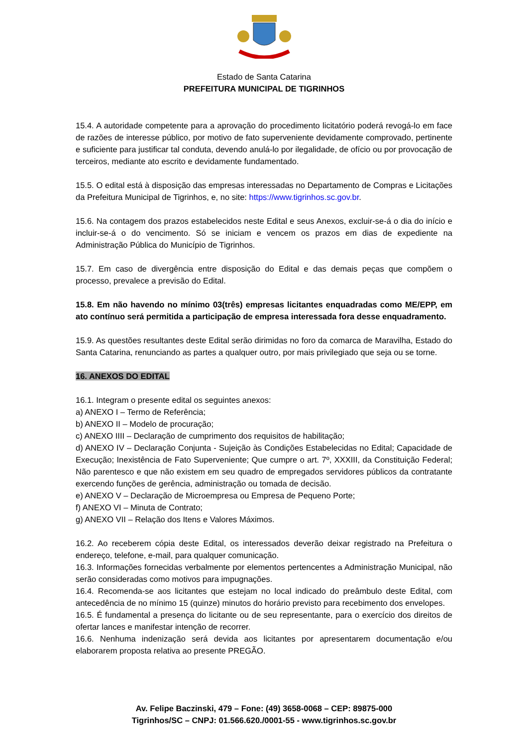Estado de Santa Catarina
PREFEITURA MUNICIPAL DE TIGRINHOS
15.4. A autoridade competente para a aprovação do procedimento licitatório poderá revogá-lo em face de razões de interesse público, por motivo de fato superveniente devidamente comprovado, pertinente e suficiente para justificar tal conduta, devendo anulá-lo por ilegalidade, de ofício ou por provocação de terceiros, mediante ato escrito e devidamente fundamentado.
15.5. O edital está à disposição das empresas interessadas no Departamento de Compras e Licitações da Prefeitura Municipal de Tigrinhos, e, no site: https://www.tigrinhos.sc.gov.br.
15.6. Na contagem dos prazos estabelecidos neste Edital e seus Anexos, excluir-se-á o dia do início e incluir-se-á o do vencimento. Só se iniciam e vencem os prazos em dias de expediente na Administração Pública do Município de Tigrinhos.
15.7. Em caso de divergência entre disposição do Edital e das demais peças que compõem o processo, prevalece a previsão do Edital.
15.8. Em não havendo no mínimo 03(três) empresas licitantes enquadradas como ME/EPP, em ato contínuo será permitida a participação de empresa interessada fora desse enquadramento.
15.9. As questões resultantes deste Edital serão dirimidas no foro da comarca de Maravilha, Estado do Santa Catarina, renunciando as partes a qualquer outro, por mais privilegiado que seja ou se torne.
16. ANEXOS DO EDITAL
16.1. Integram o presente edital os seguintes anexos:
a) ANEXO I – Termo de Referência;
b) ANEXO II – Modelo de procuração;
c) ANEXO IIII – Declaração de cumprimento dos requisitos de habilitação;
d) ANEXO IV – Declaração Conjunta - Sujeição às Condições Estabelecidas no Edital; Capacidade de Execução; Inexistência de Fato Superveniente; Que cumpre o art. 7º, XXXIII, da Constituição Federal; Não parentesco e que não existem em seu quadro de empregados servidores públicos da contratante exercendo funções de gerência, administração ou tomada de decisão.
e) ANEXO V – Declaração de Microempresa ou Empresa de Pequeno Porte;
f) ANEXO VI – Minuta de Contrato;
g) ANEXO VII – Relação dos Itens e Valores Máximos.
16.2. Ao receberem cópia deste Edital, os interessados deverão deixar registrado na Prefeitura o endereço, telefone, e-mail, para qualquer comunicação.
16.3. Informações fornecidas verbalmente por elementos pertencentes a Administração Municipal, não serão consideradas como motivos para impugnações.
16.4. Recomenda-se aos licitantes que estejam no local indicado do preâmbulo deste Edital, com antecedência de no mínimo 15 (quinze) minutos do horário previsto para recebimento dos envelopes.
16.5. É fundamental a presença do licitante ou de seu representante, para o exercício dos direitos de ofertar lances e manifestar intenção de recorrer.
16.6. Nenhuma indenização será devida aos licitantes por apresentarem documentação e/ou elaborarem proposta relativa ao presente PREGÃO.
Av. Felipe Baczinski, 479 – Fone: (49) 3658-0068 – CEP: 89875-000
Tigrinhos/SC – CNPJ: 01.566.620./0001-55 - www.tigrinhos.sc.gov.br